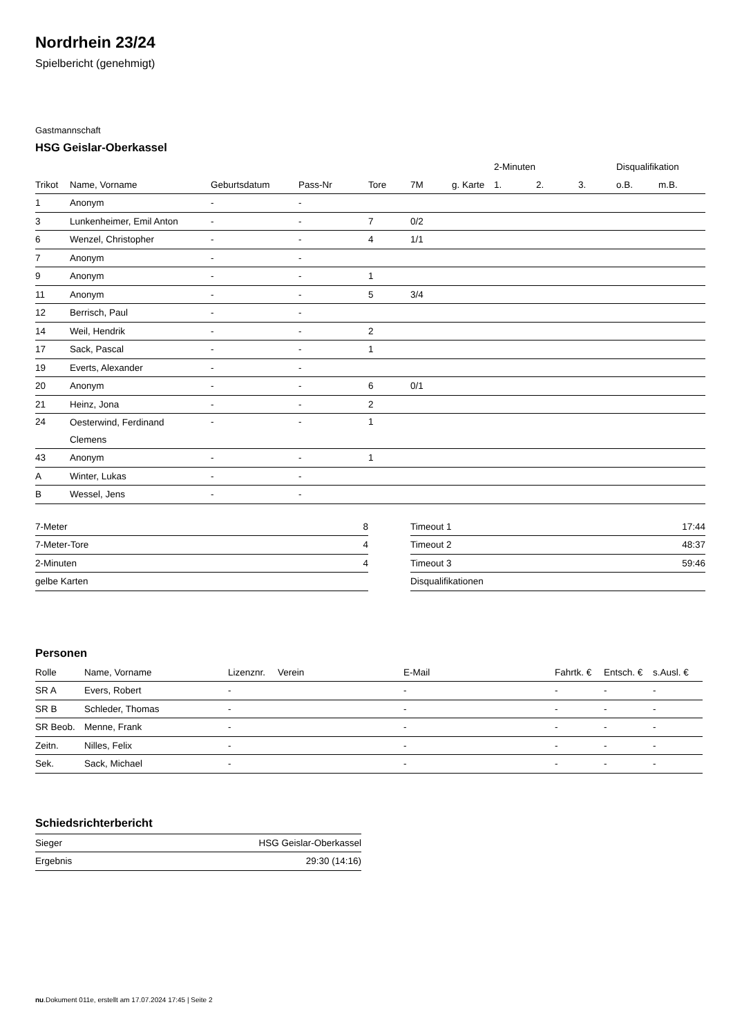Nordrhein 23/24
Spielbericht (genehmigt)
Gastmannschaft
HSG Geislar-Oberkassel
| | | | | | | | 2-Minuten | | | Disqualifikation | |
| --- | --- | --- | --- | --- | --- | --- | --- | --- | --- | --- | --- |
| Trikot | Name, Vorname | Geburtsdatum | Pass-Nr | Tore | 7M | g. Karte | 1. | 2. | 3. | o.B. | m.B. |
| 1 | Anonym | - | - | | | | | | | | |
| 3 | Lunkenheimer, Emil Anton | - | - | 7 | 0/2 | | | | | | |
| 6 | Wenzel, Christopher | - | - | 4 | 1/1 | | | | | | |
| 7 | Anonym | - | - | | | | | | | | |
| 9 | Anonym | - | - | 1 | | | | | | | |
| 11 | Anonym | - | - | 5 | 3/4 | | | | | | |
| 12 | Berrisch, Paul | - | - | | | | | | | | |
| 14 | Weil, Hendrik | - | - | 2 | | | | | | | |
| 17 | Sack, Pascal | - | - | 1 | | | | | | | |
| 19 | Everts, Alexander | - | - | | | | | | | | |
| 20 | Anonym | - | - | 6 | 0/1 | | | | | | |
| 21 | Heinz, Jona | - | - | 2 | | | | | | | |
| 24 | Oesterwind, Ferdinand Clemens | - | - | 1 | | | | | | | |
| 43 | Anonym | - | - | 1 | | | | | | | |
| A | Winter, Lukas | - | - | | | | | | | | |
| B | Wessel, Jens | - | - | | | | | | | | |
| 7-Meter | 8 |
| 7-Meter-Tore | 4 |
| 2-Minuten | 4 |
| gelbe Karten | |
| Timeout 1 | 17:44 |
| Timeout 2 | 48:37 |
| Timeout 3 | 59:46 |
| Disqualifikationen | |
Personen
| Rolle | Name, Vorname | Lizenznr. | Verein | E-Mail | Fahrtk. € | Entsch. € | s.Ausl. € |
| --- | --- | --- | --- | --- | --- | --- | --- |
| SR A | Evers, Robert | - | | - | - | - | - |
| SR B | Schleder, Thomas | - | | - | - | - | - |
| SR Beob. | Menne, Frank | - | | - | - | - | - |
| Zeitn. | Nilles, Felix | - | | - | - | - | - |
| Sek. | Sack, Michael | - | | - | - | - | - |
Schiedsrichterbericht
| Sieger | HSG Geislar-Oberkassel |
| Ergebnis | 29:30 (14:16) |
nu.Dokument 011e, erstellt am 17.07.2024 17:45 | Seite 2